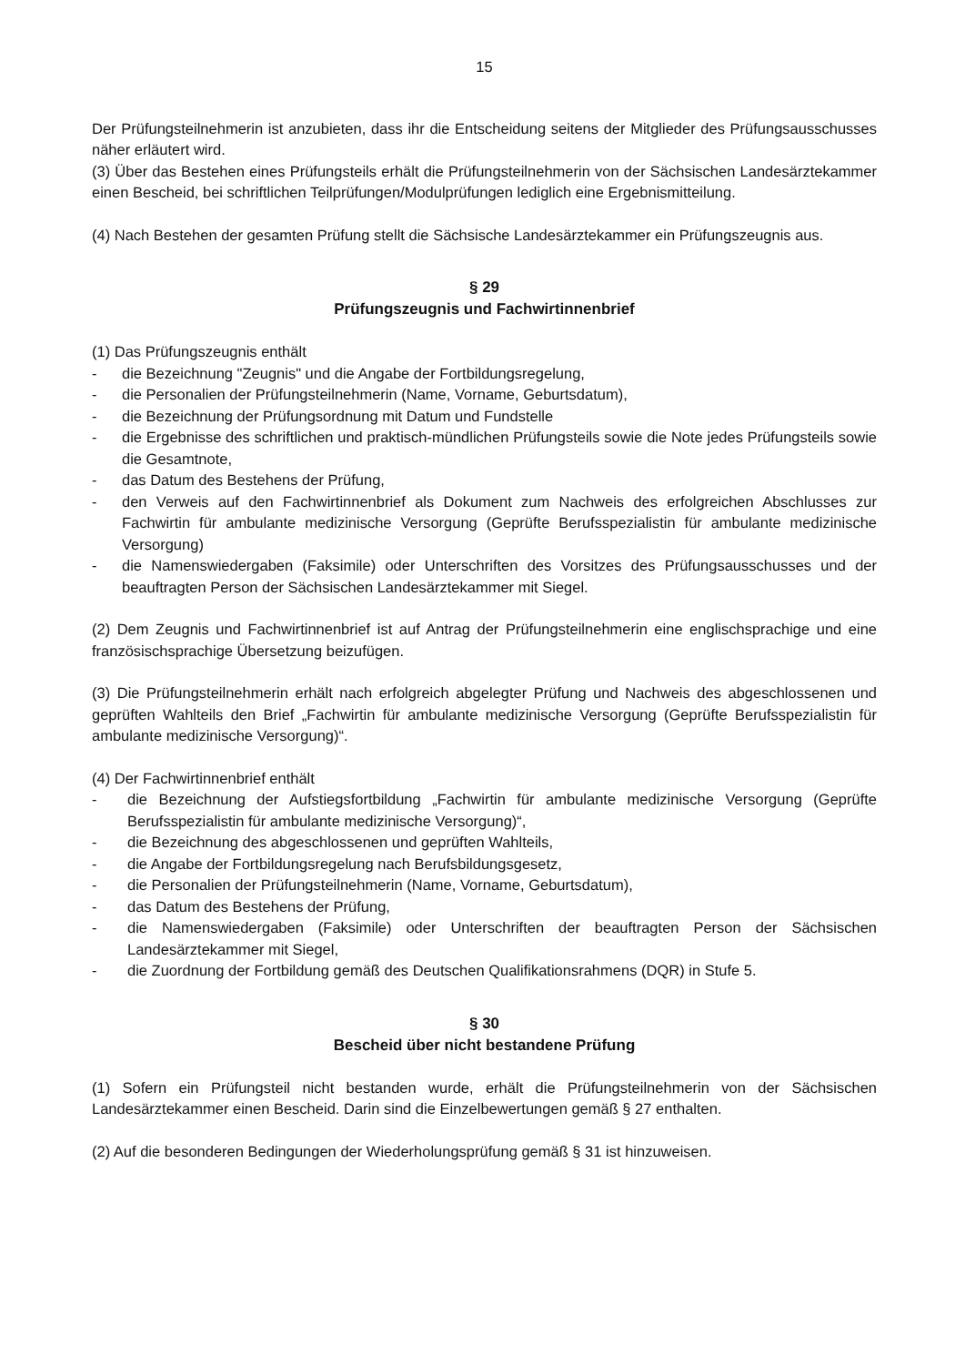15
Der Prüfungsteilnehmerin ist anzubieten, dass ihr die Entscheidung seitens der Mitglieder des Prüfungsausschusses näher erläutert wird.
(3) Über das Bestehen eines Prüfungsteils erhält die Prüfungsteilnehmerin von der Sächsischen Landesärztekammer einen Bescheid, bei schriftlichen Teilprüfungen/Modulprüfungen lediglich eine Ergebnismitteilung.
(4) Nach Bestehen der gesamten Prüfung stellt die Sächsische Landesärztekammer ein Prüfungszeugnis aus.
§ 29
Prüfungszeugnis und Fachwirtinnenbrief
(1) Das Prüfungszeugnis enthält
- die Bezeichnung "Zeugnis" und die Angabe der Fortbildungsregelung,
- die Personalien der Prüfungsteilnehmerin (Name, Vorname, Geburtsdatum),
- die Bezeichnung der Prüfungsordnung mit Datum und Fundstelle
- die Ergebnisse des schriftlichen und praktisch-mündlichen Prüfungsteils sowie die Note jedes Prüfungsteils sowie die Gesamtnote,
- das Datum des Bestehens der Prüfung,
- den Verweis auf den Fachwirtinnenbrief als Dokument zum Nachweis des erfolgreichen Abschlusses zur Fachwirtin für ambulante medizinische Versorgung (Geprüfte Berufsspezialistin für ambulante medizinische Versorgung)
- die Namenswiedergaben (Faksimile) oder Unterschriften des Vorsitzes des Prüfungsausschusses und der beauftragten Person der Sächsischen Landesärztekammer mit Siegel.
(2) Dem Zeugnis und Fachwirtinnenbrief ist auf Antrag der Prüfungsteilnehmerin eine englischsprachige und eine französischsprachige Übersetzung beizufügen.
(3) Die Prüfungsteilnehmerin erhält nach erfolgreich abgelegter Prüfung und Nachweis des abgeschlossenen und geprüften Wahlteils den Brief „Fachwirtin für ambulante medizinische Versorgung (Geprüfte Berufsspezialistin für ambulante medizinische Versorgung)“.
(4) Der Fachwirtinnenbrief enthält
- die Bezeichnung der Aufstiegsfortbildung „Fachwirtin für ambulante medizinische Versorgung (Geprüfte Berufsspezialistin für ambulante medizinische Versorgung)“,
- die Bezeichnung des abgeschlossenen und geprüften Wahlteils,
- die Angabe der Fortbildungsregelung nach Berufsbildungsgesetz,
- die Personalien der Prüfungsteilnehmerin (Name, Vorname, Geburtsdatum),
- das Datum des Bestehens der Prüfung,
- die Namenswiedergaben (Faksimile) oder Unterschriften der beauftragten Person der Sächsischen Landesärztekammer mit Siegel,
- die Zuordnung der Fortbildung gemäß des Deutschen Qualifikationsrahmens (DQR) in Stufe 5.
§ 30
Bescheid über nicht bestandene Prüfung
(1) Sofern ein Prüfungsteil nicht bestanden wurde, erhält die Prüfungsteilnehmerin von der Sächsischen Landesärztekammer einen Bescheid. Darin sind die Einzelbewertungen gemäß § 27 enthalten.
(2) Auf die besonderen Bedingungen der Wiederholungsprüfung gemäß § 31 ist hinzuweisen.